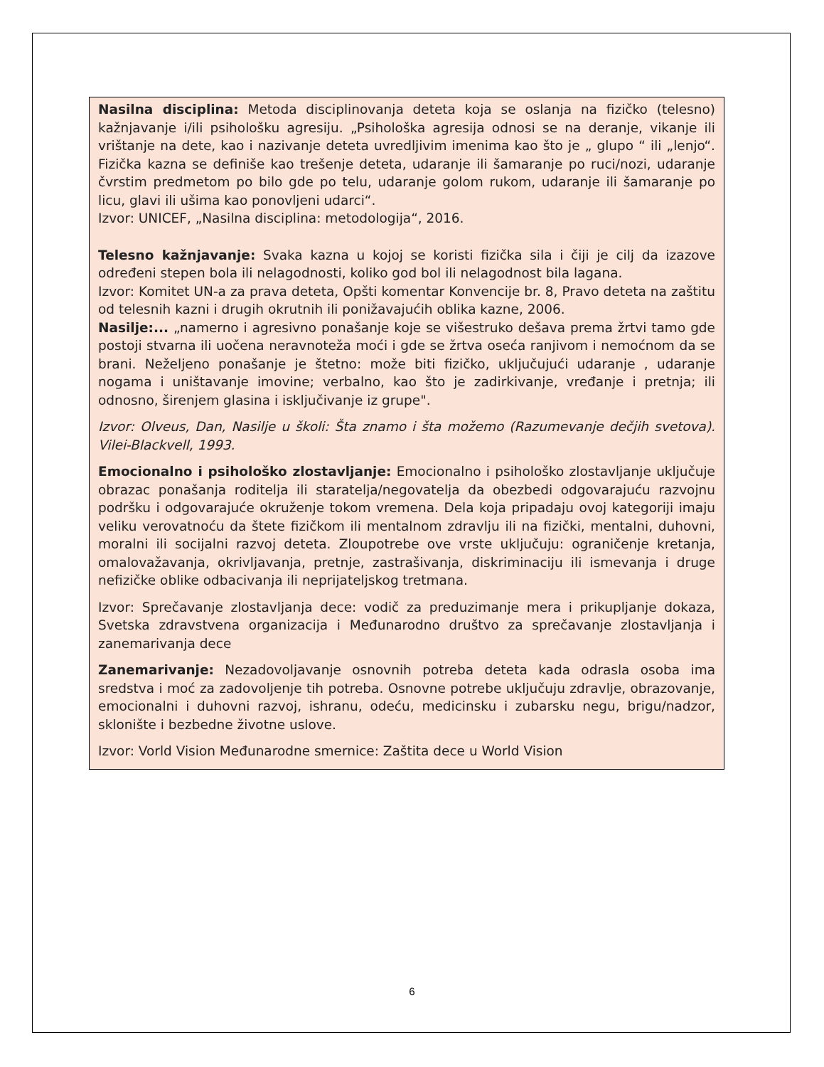Nasilna disciplina: Metoda disciplinovanja deteta koja se oslanja na fizičko (telesno) kažnjavanje i/ili psihološku agresiju. „Psihološka agresija odnosi se na deranje, vikanje ili vrištanje na dete, kao i nazivanje deteta uvredljivim imenima kao što je „ glupo “ ili „lenjo“. Fizička kazna se definiše kao trešenje deteta, udaranje ili šamaranje po ruci/nozi, udaranje čvrstim predmetom po bilo gde po telu, udaranje golom rukom, udaranje ili šamaranje po licu, glavi ili ušima kao ponovljeni udarci“.
Izvor: UNICEF, „Nasilna disciplina: metodologija“, 2016.
Telesno kažnjavanje: Svaka kazna u kojoj se koristi fizička sila i čiji je cilj da izazove određeni stepen bola ili nelagodnosti, koliko god bol ili nelagodnost bila lagana.
Izvor: Komitet UN-a za prava deteta, Opšti komentar Konvencije br. 8, Pravo deteta na zaštitu od telesnih kazni i drugih okrutnih ili ponižavajućih oblika kazne, 2006.
Nasilje:... „namerno i agresivno ponašanje koje se višestruko dešava prema žrtvi tamo gde postoji stvarna ili uočena neravnoteža moći i gde se žrtva oseća ranjivom i nemoćnom da se brani. Neželjeno ponašanje je štetno: može biti fizičko, uključujući udaranje , udaranje nogama i uništavanje imovine; verbalno, kao što je zadirkivanje, vređanje i pretnja; ili odnosno, širenjem glasina i isključivanje iz grupe".
Izvor: Olveus, Dan, Nasilje u školi: Šta znamo i šta možemo (Razumevanje dečjih svetova). Vilei-Blackvell, 1993.
Emocionalno i psihološko zlostavljanje: Emocionalno i psihološko zlostavljanje uključuje obrazac ponašanja roditelja ili staratelja/negovatelja da obezbedi odgovarajuću razvojnu podršku i odgovarajuće okruženje tokom vremena. Dela koja pripadaju ovoj kategoriji imaju veliku verovatnoću da štete fizičkom ili mentalnom zdravlju ili na fizički, mentalni, duhovni, moralni ili socijalni razvoj deteta. Zloupotrebe ove vrste uključuju: ograničenje kretanja, omalovažavanja, okrivljavanja, pretnje, zastrašivanja, diskriminaciju ili ismevanja i druge nefizičke oblike odbacivanja ili neprijateljskog tretmana.
Izvor: Sprečavanje zlostavljanja dece: vodič za preduzimanje mera i prikupljanje dokaza, Svetska zdravstvena organizacija i Međunarodno društvo za sprečavanje zlostavljanja i zanemarivanja dece
Zanemarivanje: Nezadovoljavanje osnovnih potreba deteta kada odrasla osoba ima sredstva i moć za zadovoljenje tih potreba. Osnovne potrebe uključuju zdravlje, obrazovanje, emocionalni i duhovni razvoj, ishranu, odeću, medicinsku i zubarsku negu, brigu/nadzor, sklonište i bezbedne životne uslove.
Izvor: Vorld Vision Međunarodne smernice: Zaštita dece u World Vision
6